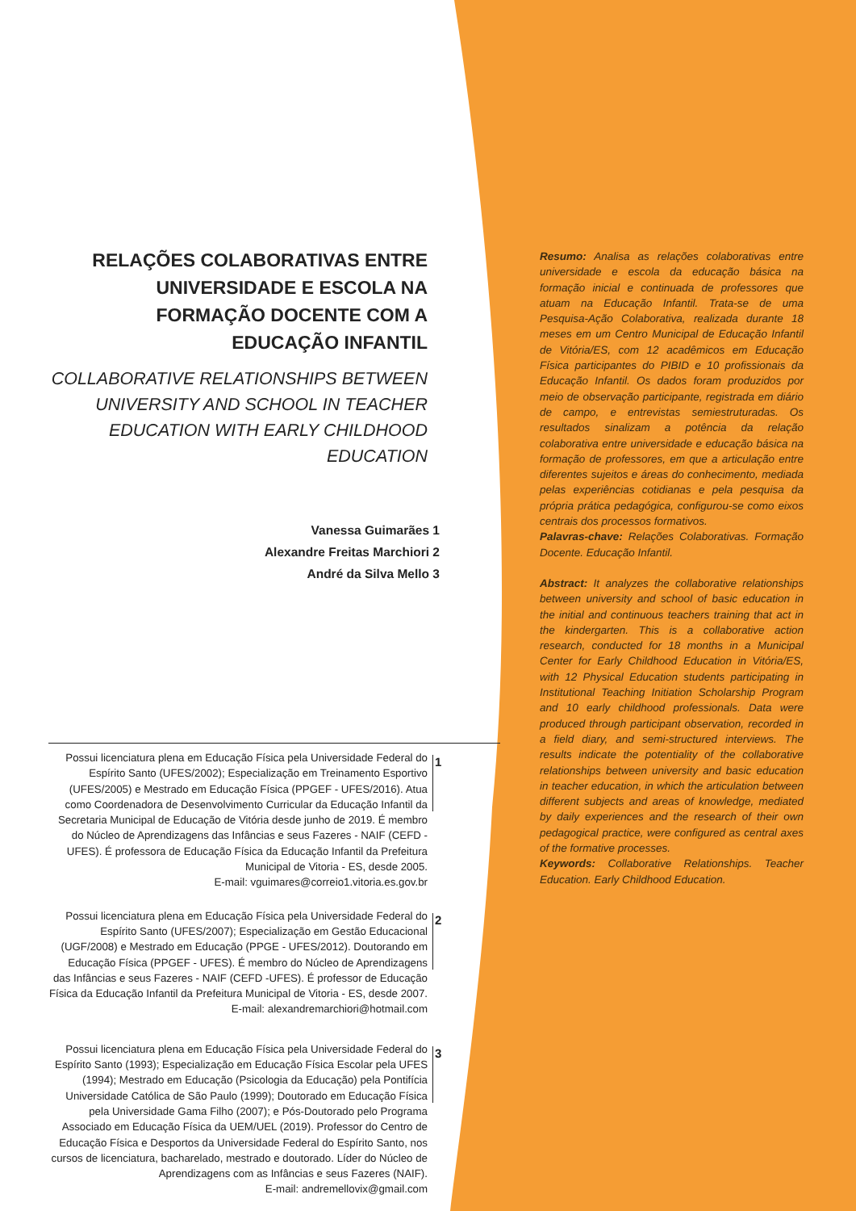RELAÇÕES COLABORATIVAS ENTRE UNIVERSIDADE E ESCOLA NA FORMAÇÃO DOCENTE COM A EDUCAÇÃO INFANTIL
COLLABORATIVE RELATIONSHIPS BETWEEN UNIVERSITY AND SCHOOL IN TEACHER EDUCATION WITH EARLY CHILDHOOD EDUCATION
Vanessa Guimarães 1
Alexandre Freitas Marchiori 2
André da Silva Mello 3
Resumo: Analisa as relações colaborativas entre universidade e escola da educação básica na formação inicial e continuada de professores que atuam na Educação Infantil. Trata-se de uma Pesquisa-Ação Colaborativa, realizada durante 18 meses em um Centro Municipal de Educação Infantil de Vitória/ES, com 12 acadêmicos em Educação Física participantes do PIBID e 10 profissionais da Educação Infantil. Os dados foram produzidos por meio de observação participante, registrada em diário de campo, e entrevistas semiestruturadas. Os resultados sinalizam a potência da relação colaborativa entre universidade e educação básica na formação de professores, em que a articulação entre diferentes sujeitos e áreas do conhecimento, mediada pelas experiências cotidianas e pela pesquisa da própria prática pedagógica, configurou-se como eixos centrais dos processos formativos.
Palavras-chave: Relações Colaborativas. Formação Docente. Educação Infantil.
Abstract: It analyzes the collaborative relationships between university and school of basic education in the initial and continuous teachers training that act in the kindergarten. This is a collaborative action research, conducted for 18 months in a Municipal Center for Early Childhood Education in Vitória/ES, with 12 Physical Education students participating in Institutional Teaching Initiation Scholarship Program and 10 early childhood professionals. Data were produced through participant observation, recorded in a field diary, and semi-structured interviews. The results indicate the potentiality of the collaborative relationships between university and basic education in teacher education, in which the articulation between different subjects and areas of knowledge, mediated by daily experiences and the research of their own pedagogical practice, were configured as central axes of the formative processes.
Keywords: Collaborative Relationships. Teacher Education. Early Childhood Education.
Possui licenciatura plena em Educação Física pela Universidade Federal do Espírito Santo (UFES/2002); Especialização em Treinamento Esportivo (UFES/2005) e Mestrado em Educação Física (PPGEF - UFES/2016). Atua como Coordenadora de Desenvolvimento Curricular da Educação Infantil da Secretaria Municipal de Educação de Vitória desde junho de 2019. É membro do Núcleo de Aprendizagens das Infâncias e seus Fazeres - NAIF (CEFD -UFES). É professora de Educação Física da Educação Infantil da Prefeitura Municipal de Vitoria - ES, desde 2005.
E-mail: vguimares@correio1.vitoria.es.gov.br
1
Possui licenciatura plena em Educação Física pela Universidade Federal do Espírito Santo (UFES/2007); Especialização em Gestão Educacional (UGF/2008) e Mestrado em Educação (PPGE - UFES/2012). Doutorando em Educação Física (PPGEF - UFES). É membro do Núcleo de Aprendizagens das Infâncias e seus Fazeres - NAIF (CEFD -UFES). É professor de Educação Física da Educação Infantil da Prefeitura Municipal de Vitoria - ES, desde 2007.
E-mail: alexandremarchiori@hotmail.com
2
Possui licenciatura plena em Educação Física pela Universidade Federal do Espírito Santo (1993); Especialização em Educação Física Escolar pela UFES (1994); Mestrado em Educação (Psicologia da Educação) pela Pontifícia Universidade Católica de São Paulo (1999); Doutorado em Educação Física pela Universidade Gama Filho (2007); e Pós-Doutorado pelo Programa Associado em Educação Física da UEM/UEL (2019). Professor do Centro de Educação Física e Desportos da Universidade Federal do Espírito Santo, nos cursos de licenciatura, bacharelado, mestrado e doutorado. Líder do Núcleo de Aprendizagens com as Infâncias e seus Fazeres (NAIF).
E-mail: andremellovix@gmail.com
3